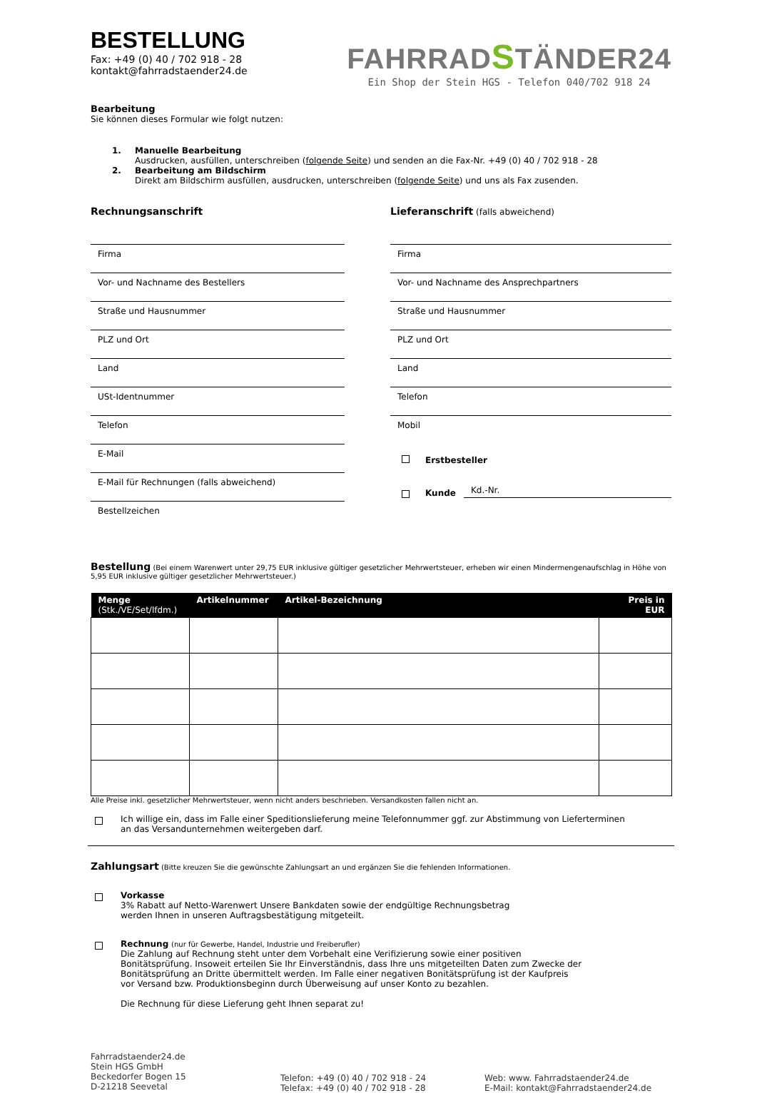BESTELLUNG
Fax: +49 (0) 40 / 702 918 - 28
kontakt@fahrradstaender24.de
FAHRRADSTÄNDER24
Ein Shop der Stein HGS - Telefon 040/702 918 24
Bearbeitung
Sie können dieses Formular wie folgt nutzen:
1.
Manuelle Bearbeitung
Ausdrucken, ausfüllen, unterschreiben (folgende Seite) und senden an die Fax-Nr. +49 (0) 40 / 702 918 - 28
2.
Bearbeitung am Bildschirm
Direkt am Bildschirm ausfüllen, ausdrucken, unterschreiben (folgende Seite) und uns als Fax zusenden.
Rechnungsanschrift
Firma
Vor- und Nachname des Bestellers
Straße und Hausnummer
PLZ und Ort
Land
USt-Identnummer
Telefon
E-Mail
E-Mail für Rechnungen (falls abweichend)
Bestellzeichen
Lieferanschrift (falls abweichend)
Firma
Vor- und Nachname des Ansprechpartners
Straße und Hausnummer
PLZ und Ort
Land
Telefon
Mobil
Erstbesteller
Kunde
Kd.-Nr.
Bestellung (Bei einem Warenwert unter 29,75 EUR inklusive gültiger gesetzlicher Mehrwertsteuer, erheben wir einen Mindermengenaufschlag in Höhe von 5,95 EUR inklusive gültiger gesetzlicher Mehrwertsteuer.)
| Menge (Stk./VE/Set/lfdm.) | Artikelnummer | Artikel-Bezeichnung | Preis in EUR |
| --- | --- | --- | --- |
Alle Preise inkl. gesetzlicher Mehrwertsteuer, wenn nicht anders beschrieben. Versandkosten fallen nicht an.
Ich willige ein, dass im Falle einer Speditionslieferung meine Telefonnummer ggf. zur Abstimmung von Lieferterminen
an das Versandunternehmen weitergeben darf.
Zahlungsart (Bitte kreuzen Sie die gewünschte Zahlungsart an und ergänzen Sie die fehlenden Informationen.
Vorkasse
3% Rabatt auf Netto-Warenwert Unsere Bankdaten sowie der endgültige Rechnungsbetrag
werden Ihnen in unseren Auftragsbestätigung mitgeteilt.
Rechnung (nur für Gewerbe, Handel, Industrie und Freiberufler)
Die Zahlung auf Rechnung steht unter dem Vorbehalt eine Verifizierung sowie einer positiven
Bonitätsprüfung. Insoweit erteilen Sie Ihr Einverständnis, dass Ihre uns mitgeteilten Daten zum Zwecke der
Bonitätsprüfung an Dritte übermittelt werden. Im Falle einer negativen Bonitätsprüfung ist der Kaufpreis
vor Versand bzw. Produktionsbeginn durch Überweisung auf unser Konto zu bezahlen.
Die Rechnung für diese Lieferung geht Ihnen separat zu!
Fahrradstaender24.de
Stein HGS GmbH
Beckedorfer Bogen 15
D-21218 Seevetal
Telefon: +49 (0) 40 / 702 918 - 24
Telefax: +49 (0) 40 / 702 918 - 28
Web: www. Fahrradstaender24.de
E-Mail: kontakt@Fahrradstaender24.de